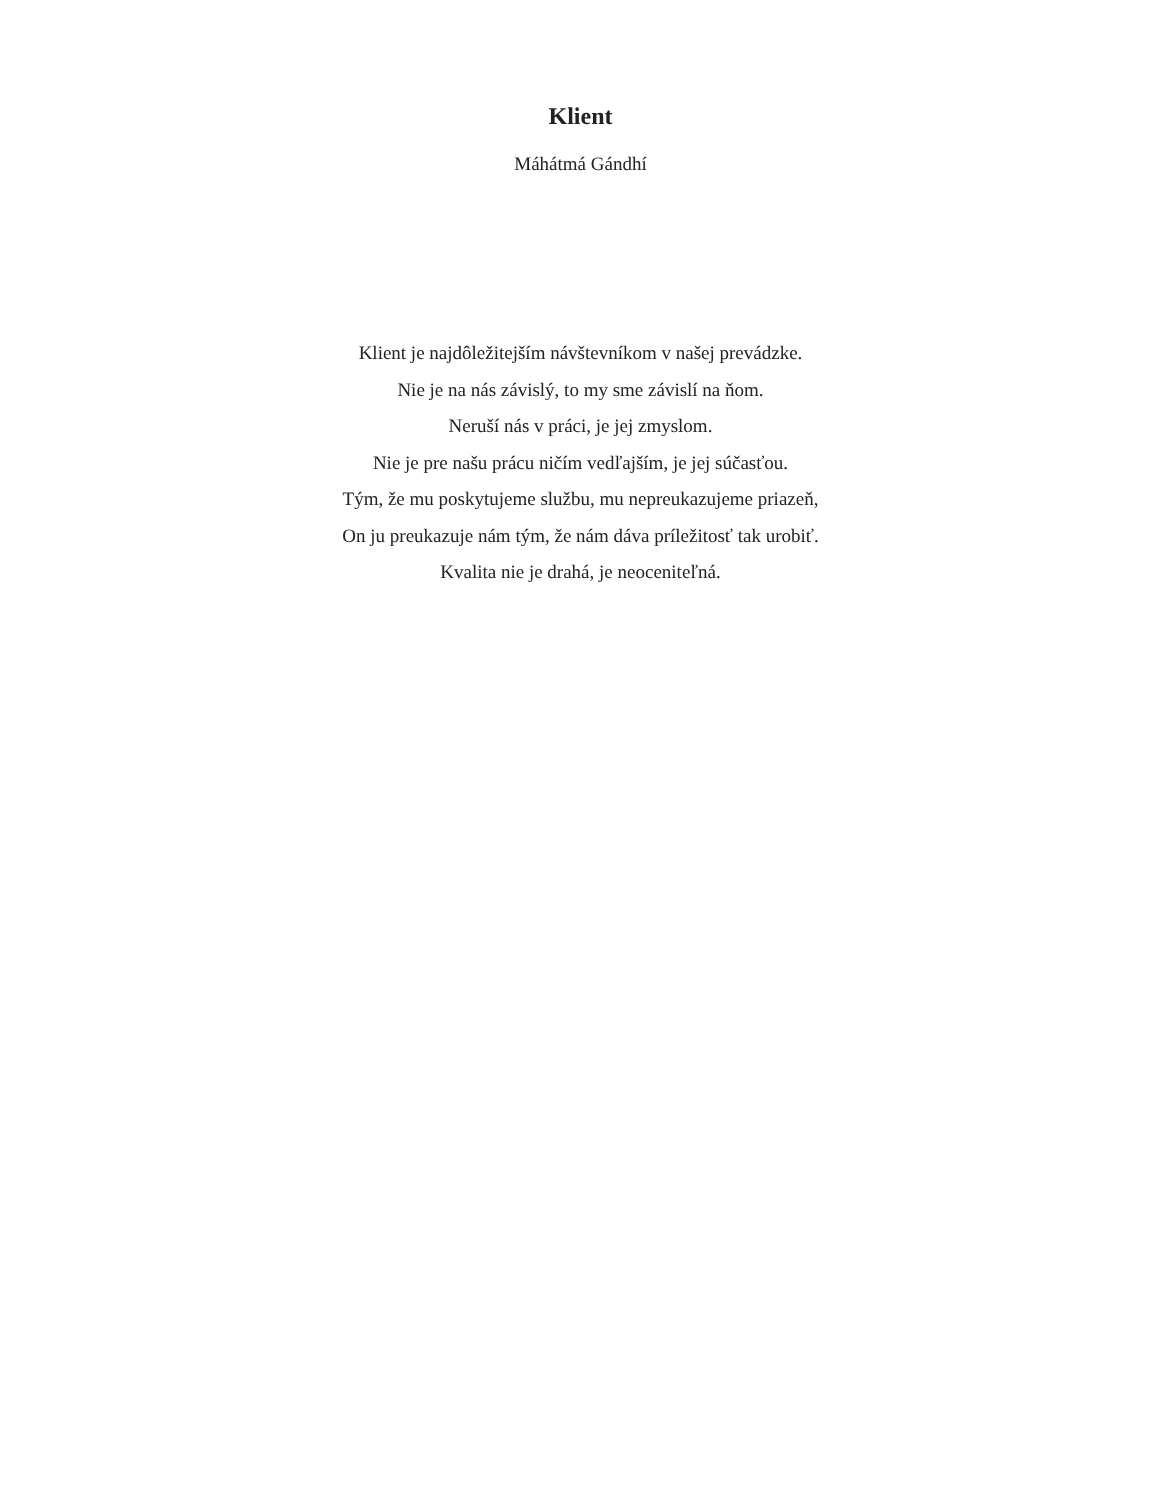Klient
Máhátmá Gándhí
Klient je najdôležitejším návštevníkom v našej prevádzke.
Nie je na nás závislý, to my sme závislí na ňom.
Neruší nás v práci, je jej zmyslom.
Nie je pre našu prácu ničím vedľajším, je jej súčasťou.
Tým, že mu poskytujeme službu, mu nepreukazujeme priazeň,
On ju preukazuje nám tým, že nám dáva príležitosť tak urobiť.
Kvalita nie je drahá, je neoceniteľná.